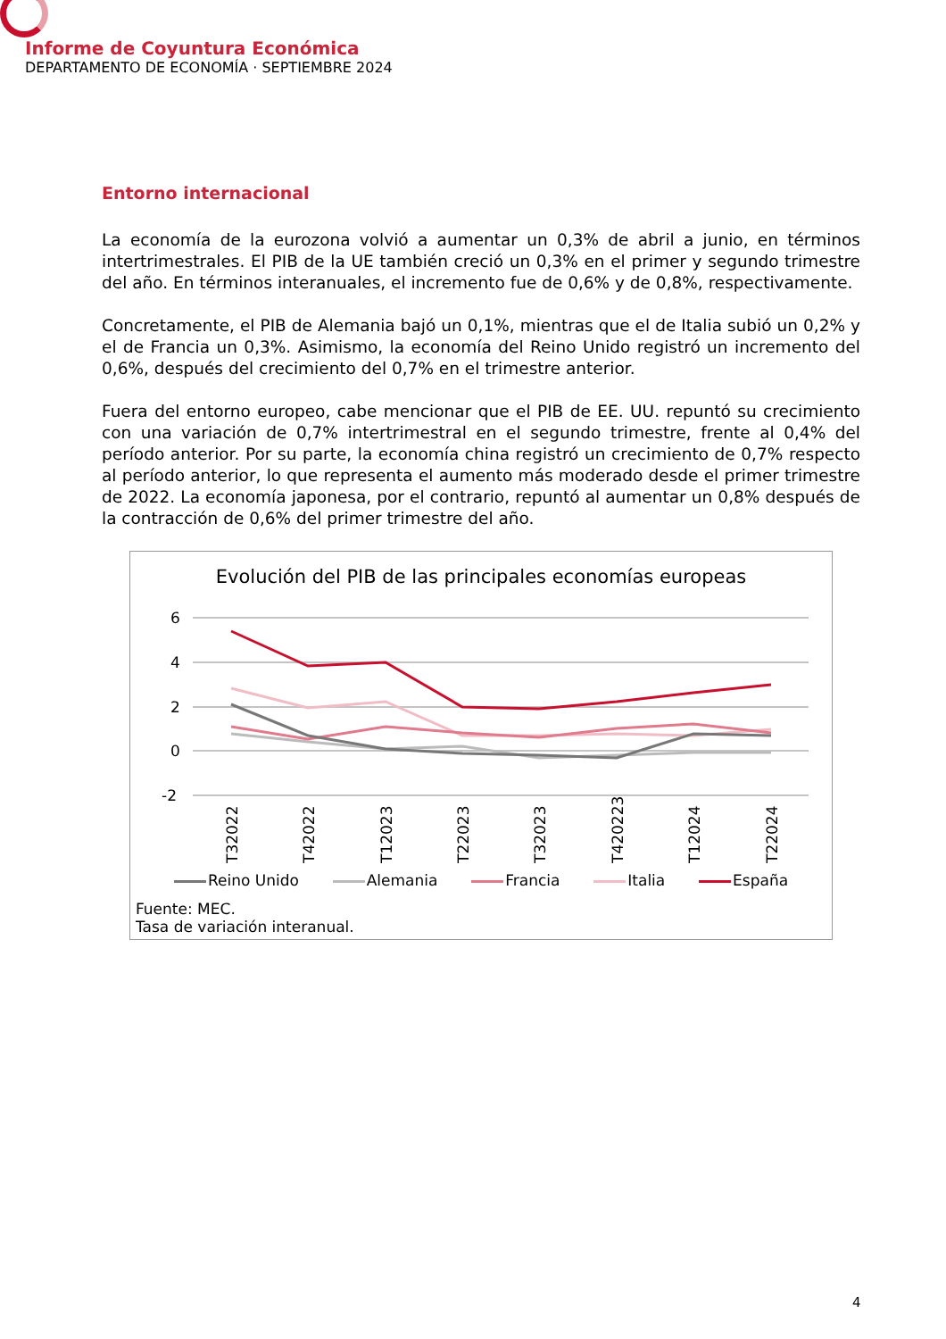Informe de Coyuntura Económica
DEPARTAMENTO DE ECONOMÍA · SEPTIEMBRE 2024
Entorno internacional
La economía de la eurozona volvió a aumentar un 0,3% de abril a junio, en términos intertrimestrales. El PIB de la UE también creció un 0,3% en el primer y segundo trimestre del año. En términos interanuales, el incremento fue de 0,6% y de 0,8%, respectivamente.
Concretamente, el PIB de Alemania bajó un 0,1%, mientras que el de Italia subió un 0,2% y el de Francia un 0,3%. Asimismo, la economía del Reino Unido registró un incremento del 0,6%, después del crecimiento del 0,7% en el trimestre anterior.
Fuera del entorno europeo, cabe mencionar que el PIB de EE. UU. repuntó su crecimiento con una variación de 0,7% intertrimestral en el segundo trimestre, frente al 0,4% del período anterior. Por su parte, la economía china registró un crecimiento de 0,7% respecto al período anterior, lo que representa el aumento más moderado desde el primer trimestre de 2022. La economía japonesa, por el contrario, repuntó al aumentar un 0,8% después de la contracción de 0,6% del primer trimestre del año.
Evolución del PIB de las principales economías europeas
6
4
2
0
-2
T32022
T42022
T12023
T22023
T32023
T420223
T12024
T22024
Reino Unido Alemania Francia Italia España
Fuente: MEC.
Tasa de variación interanual.
4